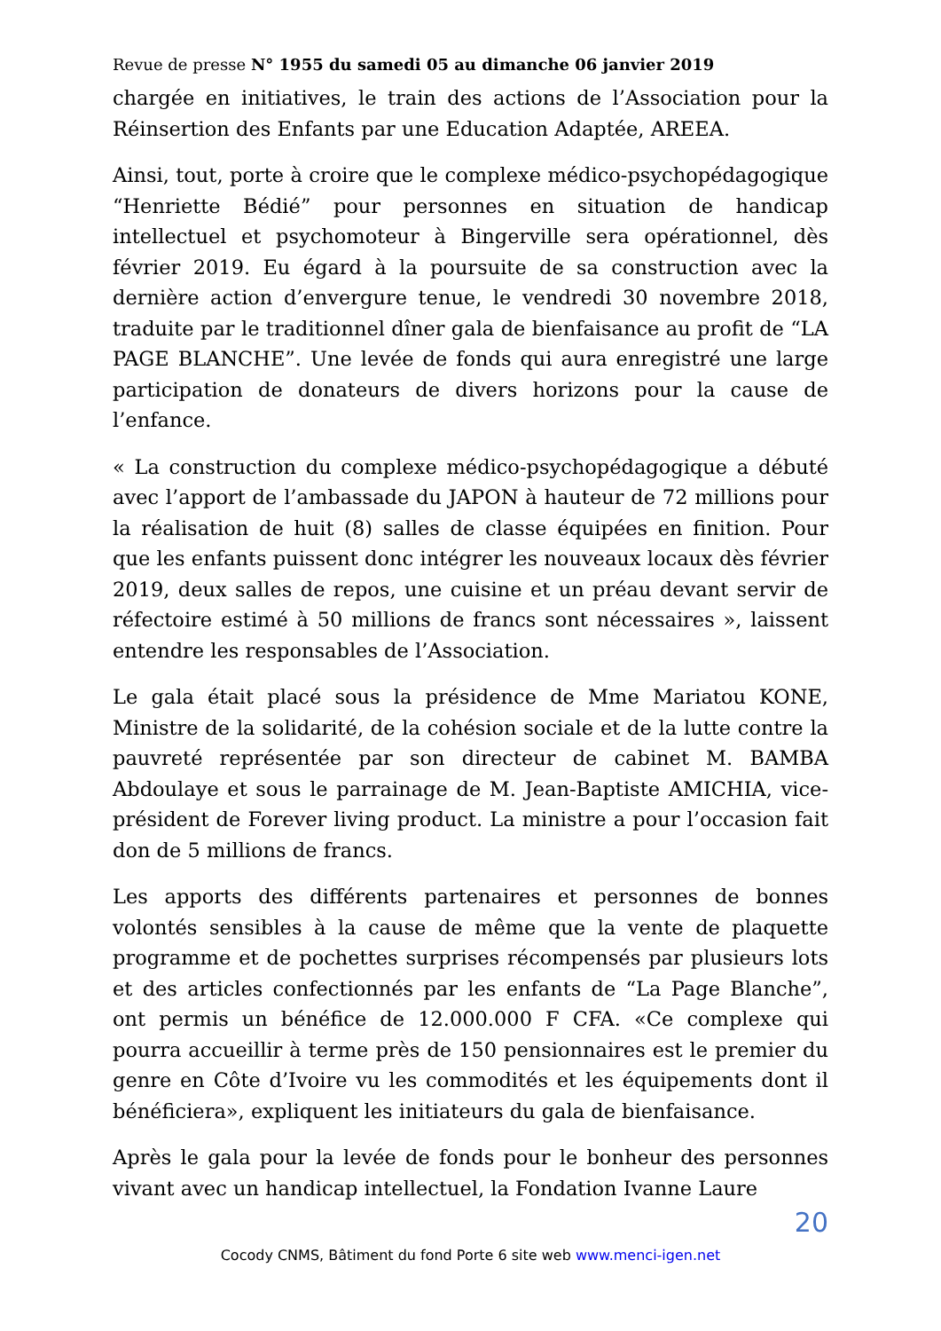Revue de presse N° 1955 du samedi 05 au dimanche 06 janvier 2019
chargée en initiatives, le train des actions de l’Association pour la Réinsertion des Enfants par une Education Adaptée, AREEA.
Ainsi, tout, porte à croire que le complexe médico-psychopédagogique “Henriette Bédié” pour personnes en situation de handicap intellectuel et psychomoteur à Bingerville sera opérationnel, dès février 2019. Eu égard à la poursuite de sa construction avec la dernière action d’envergure tenue, le vendredi 30 novembre 2018, traduite par le traditionnel dîner gala de bienfaisance au profit de “LA PAGE BLANCHE”. Une levée de fonds qui aura enregistré une large participation de donateurs de divers horizons pour la cause de l’enfance.
« La construction du complexe médico-psychopédagogique a débuté avec l’apport de l’ambassade du JAPON à hauteur de 72 millions pour la réalisation de huit (8) salles de classe équipées en finition. Pour que les enfants puissent donc intégrer les nouveaux locaux dès février 2019, deux salles de repos, une cuisine et un préau devant servir de réfectoire estimé à 50 millions de francs sont nécessaires », laissent entendre les responsables de l’Association.
Le gala était placé sous la présidence de Mme Mariatou KONE, Ministre de la solidarité, de la cohésion sociale et de la lutte contre la pauvreté représentée par son directeur de cabinet M. BAMBA Abdoulaye et sous le parrainage de M. Jean-Baptiste AMICHIA, vice-président de Forever living product. La ministre a pour l’occasion fait don de 5 millions de francs.
Les apports des différents partenaires et personnes de bonnes volontés sensibles à la cause de même que la vente de plaquette programme et de pochettes surprises récompensés par plusieurs lots et des articles confectionnés par les enfants de “La Page Blanche”, ont permis un bénéfice de 12.000.000 F CFA. «Ce complexe qui pourra accueillir à terme près de 150 pensionnaires est le premier du genre en Côte d’Ivoire vu les commodités et les équipements dont il bénéficiera», expliquent les initiateurs du gala de bienfaisance.
Après le gala pour la levée de fonds pour le bonheur des personnes vivant avec un handicap intellectuel, la Fondation Ivanne Laure
20
Cocody CNMS, Bâtiment du fond Porte 6 site web www.menci-igen.net